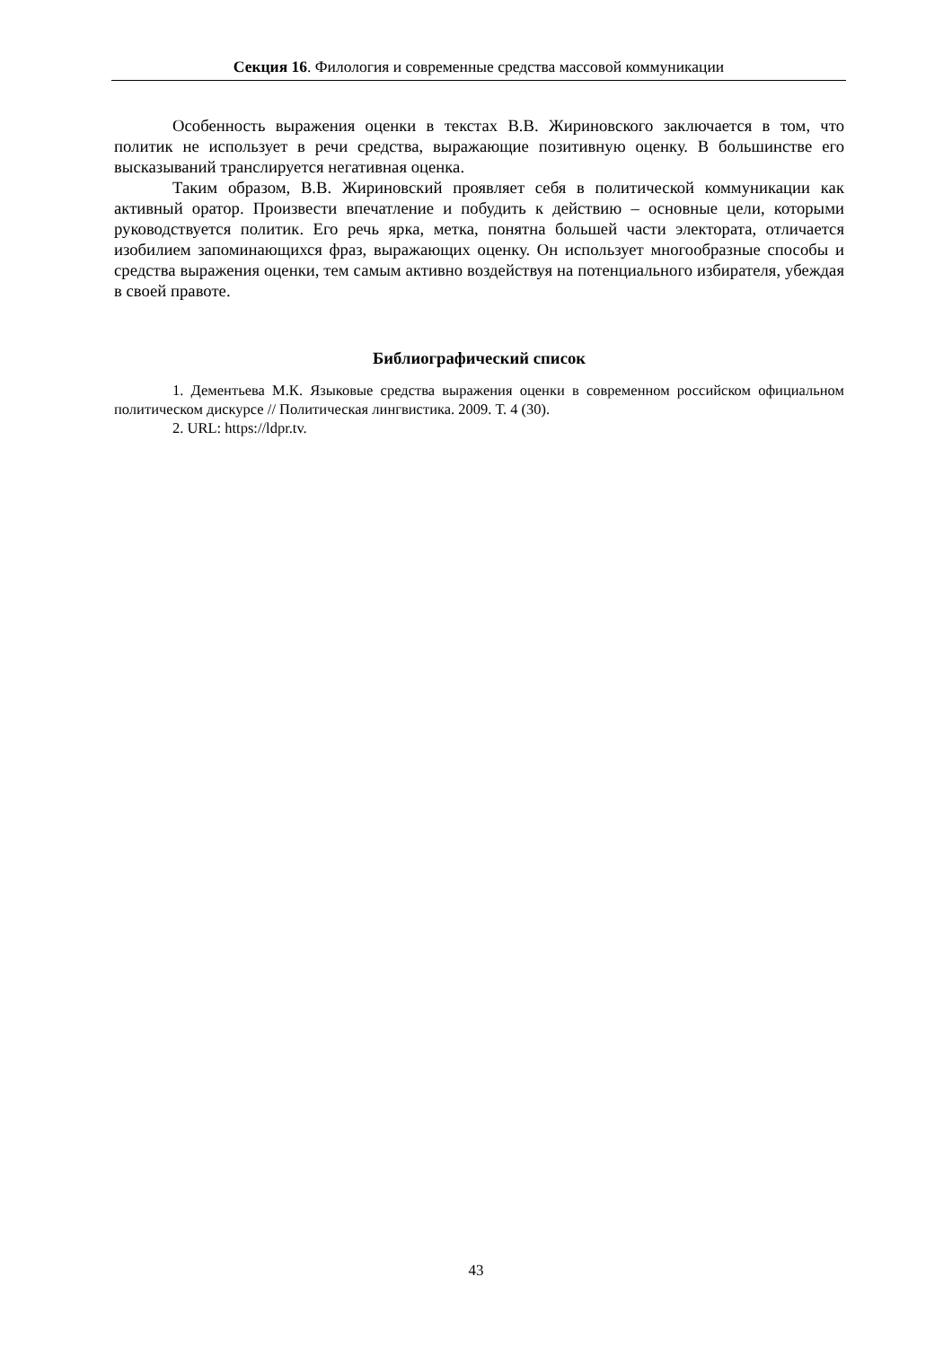Секция 16. Филология и современные средства массовой коммуникации
Особенность выражения оценки в текстах В.В. Жириновского заключается в том, что политик не использует в речи средства, выражающие позитивную оценку. В большинстве его высказываний транслируется негативная оценка.
Таким образом, В.В. Жириновский проявляет себя в политической коммуникации как активный оратор. Произвести впечатление и побудить к действию – основные цели, которыми руководствуется политик. Его речь ярка, метка, понятна большей части электората, отличается изобилием запоминающихся фраз, выражающих оценку. Он использует многообразные способы и средства выражения оценки, тем самым активно воздействуя на потенциального избирателя, убеждая в своей правоте.
Библиографический список
1. Дементьева М.К. Языковые средства выражения оценки в современном российском официальном политическом дискурсе // Политическая лингвистика. 2009. Т. 4 (30).
2. URL: https://ldpr.tv.
43